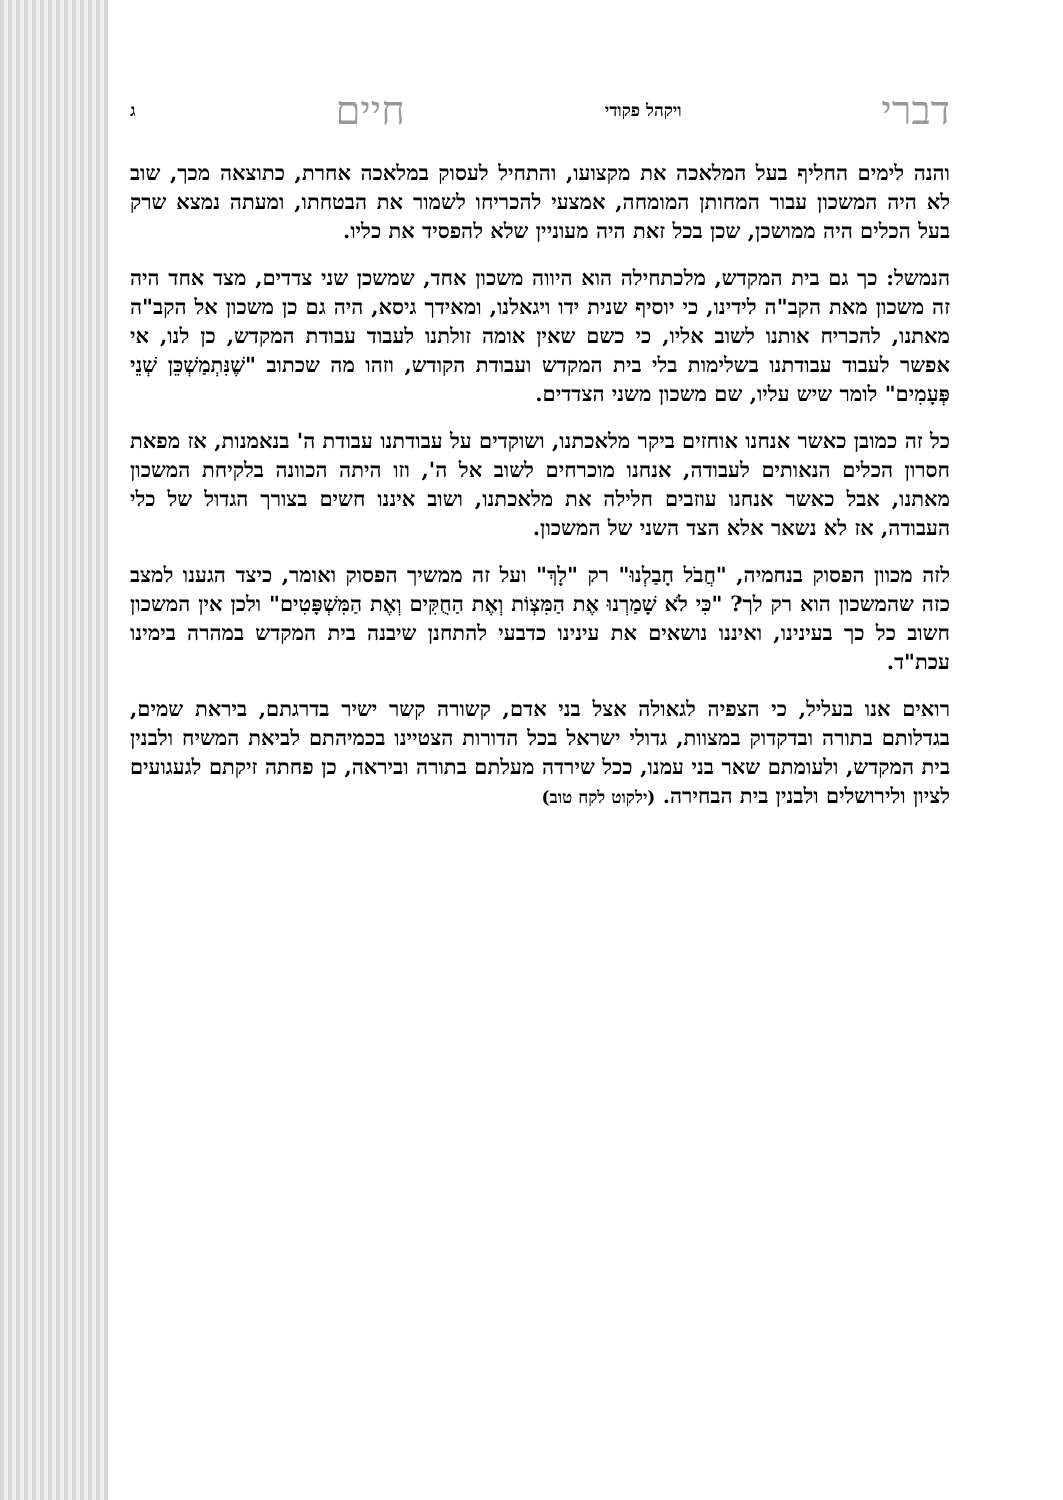דברי ויקהל פקודי חיים ג
והנה לימים החליף בעל המלאכה את מקצועו, והתחיל לעסוק במלאכה אחרת, כתוצאה מכך, שוב לא היה המשכון עבור המחותן המומחה, אמצעי להכריחו לשמור את הבטחתו, ומעתה נמצא שרק בעל הכלים היה ממושכן, שכן בכל זאת היה מעוניין שלא להפסיד את כליו.
הנמשל: כך גם בית המקדש, מלכתחילה הוא היווה משכון אחד, שמשכן שני צדדים, מצד אחד היה זה משכון מאת הקב"ה לידינו, כי יוסיף שנית ידו ויגאלנו, ומאידך גיסא, היה גם כן משכון אל הקב"ה מאתנו, להכריח אותנו לשוב אליו, כי כשם שאין אומה זולתנו לעבוד עבודת המקדש, כן לנו, אי אפשר לעבוד עבודתנו בשלימות בלי בית המקדש ועבודת הקודש, וזהו מה שכתוב "שֶׁנִּתְמַשְׁכֵּן שְׁנֵי פְּעָמִים" לומר שיש עליו, שם משכון משני הצדדים.
כל זה כמובן כאשר אנחנו אוחזים ביקר מלאכתנו, ושוקדים על עבודתנו עבודת ה' בנאמנות, אז מפאת חסרון הכלים הנאותים לעבודה, אנחנו מוכרחים לשוב אל ה', וזו היתה הכוונה בלקיחת המשכון מאתנו, אבל כאשר אנחנו עוזבים חלילה את מלאכתנו, ושוב איננו חשים בצורך הגדול של כלי העבודה, אז לא נשאר אלא הצד השני של המשכון.
לזה מכוון הפסוק בנחמיה, "חֲבֹל חָבַלְנוּ" רק "לָךְ" ועל זה ממשיך הפסוק ואומר, כיצד הגענו למצב כזה שהמשכון הוא רק לך? "כִּי לֹא שָׁמַרְנוּ אֶת הַמִּצְוֹת וְאֶת הַחֻקִּים וְאֶת הַמִּשְׁפָּטִים" ולכן אין המשכון חשוב כל כך בעינינו, ואיננו נושאים את עינינו כדבעי להתחנן שיבנה בית המקדש במהרה בימינו עכת"ד.
רואים אנו בעליל, כי הצפיה לגאולה אצל בני אדם, קשורה קשר ישיר בדרגתם, ביראת שמים, בגדלותם בתורה ובדקדוק במצוות, גדולי ישראל בכל הדורות הצטיינו בכמיהתם לביאת המשיח ולבנין בית המקדש, ולעומתם שאר בני עמנו, ככל שירדה מעלתם בתורה וביראה, כן פחתה זיקתם לגעגועים לציון ולירושלים ולבנין בית הבחירה. (ילקוט לקח טוב)